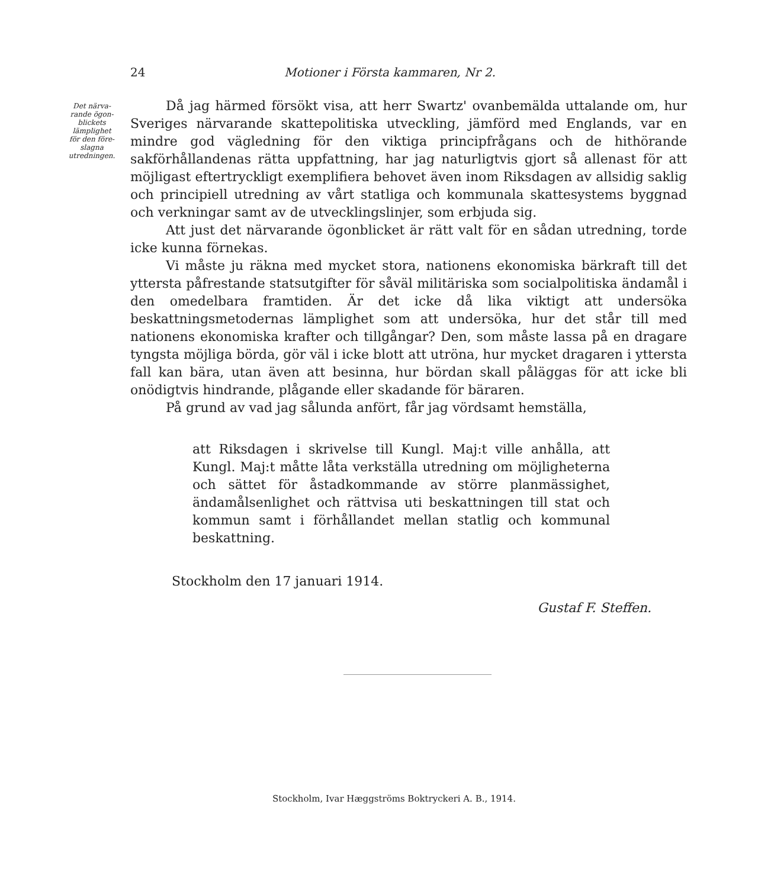24 Motioner i Första kammaren, Nr 2.
Det närva-
rande ögon-
blickets
lämplighet
för den före-
slagna
utredningen.
Då jag härmed försökt visa, att herr Swartz' ovanbemälda uttalande om, hur Sveriges närvarande skattepolitiska utveckling, jämförd med Englands, var en mindre god vägledning för den viktiga principfrågans och de hithörande sakförhållandenas rätta uppfattning, har jag naturligtvis gjort så allenast för att möjligast eftertryckligt exemplifiera behovet även inom Riksdagen av allsidig saklig och principiell utredning av vårt statliga och kommunala skattesystems byggnad och verkningar samt av de utvecklingslinjer, som erbjuda sig.
Att just det närvarande ögonblicket är rätt valt för en sådan utredning, torde icke kunna förnekas.
Vi måste ju räkna med mycket stora, nationens ekonomiska bärkraft till det yttersta påfrestande statsutgifter för såväl militäriska som socialpolitiska ändamål i den omedelbara framtiden. Är det icke då lika viktigt att undersöka beskattningsmetodernas lämplighet som att undersöka, hur det står till med nationens ekonomiska krafter och tillgångar? Den, som måste lassa på en dragare tyngsta möjliga börda, gör väl i icke blott att utröna, hur mycket dragaren i yttersta fall kan bära, utan även att besinna, hur bördan skall påläggas för att icke bli onödigtvis hindrande, plågande eller skadande för bäraren.
På grund av vad jag sålunda anfört, får jag vördsamt hemställa,
att Riksdagen i skrivelse till Kungl. Maj:t ville anhålla, att Kungl. Maj:t måtte låta verkställa utredning om möjligheterna och sättet för åstadkommande av större planmässighet, ändamålsenlighet och rättvisa uti beskattningen till stat och kommun samt i förhållandet mellan statlig och kommunal beskattning.
Stockholm den 17 januari 1914.
Gustaf F. Steffen.
Stockholm, Ivar Hæggströms Boktryckeri A. B., 1914.